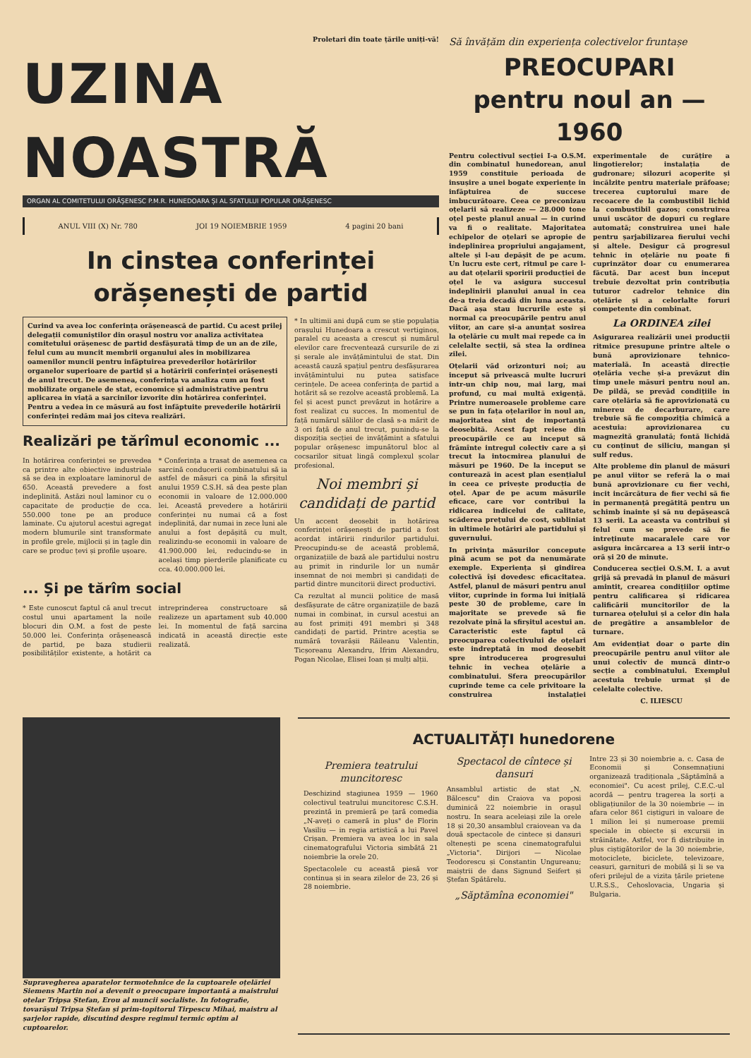Proletari din toate țările uniți-vă!
UZINA NOASTRĂ
ORGAN AL COMITETULUI ORĂȘENESC P.M.R. HUNEDOARA ȘI AL SFATULUI POPULAR ORĂȘENESC
ANUL VIII (X) Nr. 780 JOI 19 NOIEMBRIE 1959 4 pagini 20 bani
In cinstea conferinței orășenești de partid
Curind va avea loc conferința orășenească de partid. Cu acest prilej delegații comuniștilor din orașul nostru vor analiza activitatea comitetului orășenesc de partid desfășurată timp de un an de zile, felul cum au muncit membrii organului ales in mobilizarea oamenilor muncii pentru infăptuirea prevederilor hotăririlor organelor superioare de partid și a hotăririi conferinței orășenești de anul trecut. De asemenea, conferința va analiza cum au fost mobilizate organele de stat, economice și administrative pentru aplicarea in viață a sarcinilor izvorite din hotărirea conferinței. Pentru a vedea in ce măsură au fost infăptuite prevederile hotăririi conferinței redăm mai jos citeva realizări.
Realizări pe tărîmul economic ...
In hotărirea conferinței se prevedea ca printre alte obiective industriale să se dea in exploatare laminorul de 650. Această prevedere a fost indeplinită. Astăzi noul laminor cu o capacitate de producție de cca. 550.000 tone pe an produce laminate. Cu ajutorul acestui agregat modern blumurile sint transformate in profile grele, mijlocii și in țagle din care se produc țevi și profile ușoare.
* Conferința a trasat de asemenea ca sarcină conducerii combinatului să ia astfel de măsuri ca pină la sfirșitul anului 1959 C.S.H. să dea peste plan economii in valoare de 12.000.000 lei. Această prevedere a hotăririi conferinței nu numai că a fost indeplinită, dar numai in zece luni ale anului a fost depășită cu mult, realizindu-se economii in valoare de 41.900.000 lei, reducindu-se in același timp pierderile planificate cu cca. 40.000.000 lei.
... Și pe tărîm social
* Este cunoscut faptul că anul trecut costul unui apartament la noile blocuri din O.M. a fost de peste 50.000 lei. Conferința orășenească de partid, pe baza studierii posibilităților existente, a hotărit ca intreprinderea constructoare să realizeze un apartament sub 40.000 lei. In momentul de față sarcina indicată in această direcție este realizată.
* In ultimii ani după cum se știe populația orașului Hunedoara a crescut vertiginos, paralel cu aceasta a crescut și numărul elevilor care frecventează cursurile de zi și serale ale invățămintului de stat. Din această cauză spațiul pentru desfășurarea invățămintului nu putea satisface cerințele. De aceea conferința de partid a hotărit să se rezolve această problemă. La fel și acest punct prevăzut in hotărire a fost realizat cu succes. In momentul de față numărul sălilor de clasă s-a mărit de 3 ori față de anul trecut, punindu-se la dispoziția secției de invățămint a sfatului popular orășenesc impunătorul bloc al cocsarilor situat lingă complexul școlar profesional.
Noi membri și candidați de partid
Un accent deosebit in hotărirea conferinței orășenești de partid a fost acordat intăririi rindurilor partidului. Preocupindu-se de această problemă, organizațiile de bază ale partidului nostru au primit in rindurile lor un număr insemnat de noi membri și candidați de partid dintre muncitorii direct productivi.
Ca rezultat al muncii politice de masă desfășurate de către organizațiile de bază numai in combinat, in cursul acestui an au fost primiți 491 membri și 348 candidați de partid. Printre aceștia se numără tovarășii Răileanu Valentin, Ticșoreanu Alexandru, Ifrim Alexandru, Pogan Nicolae, Elisei Ioan și mulți alții.
Să învățăm din experiența colectivelor fruntașe
PREOCUPARI
pentru noul an — 1960
Pentru colectivul secției I-a O.S.M. din combinatul hunedorean, anul 1959 constituie perioada de insușire a unei bogate experiențe in infăptuirea de succese imbucurătoare. Ceea ce preconizau oțelarii să realizeze — 28.000 tone oțel peste planul anual — in curind va fi o realitate. Majoritatea echipelor de oțelari se apropie de indeplinirea propriului angajament, altele și l-au depășit de pe acum. Un lucru este cert, ritmul pe care l-au dat oțelarii sporirii producției de oțel le va asigura succesul indeplinirii planului anual in cea de-a treia decadă din luna aceasta. Dacă așa stau lucrurile este și normal ca preocupările pentru anul viitor, an care și-a anunțat sosirea la oțelărie cu mult mai repede ca in celelalte secții, să stea la ordinea zilei.
Oțelarii văd orizonturi noi; au inceput să privească multe lucruri intr-un chip nou, mai larg, mai profund, cu mai multă exigență. Printre numeroasele probleme care se pun in fața oțelarilor in noul an, majoritatea sint de importanță deosebită. Acest fapt reiese din preocupările ce au inceput să frămînte intregul colectiv care a și trecut la intocmirea planului de măsuri pe 1960. De la inceput se conturează in acest plan esențialul in ceea ce privește producția de oțel. Apar de pe acum măsurile eficace, care vor contribui la ridicarea indicelui de calitate, scăderea prețului de cost, subliniat in ultimele hotăriri ale partidului și guvernului.
In privința măsurilor concepute pină acum se pot da nenumărate exemple. Experiența și gindirea colectivă își dovedesc eficacitatea. Astfel, planul de măsuri pentru anul viitor, cuprinde in forma lui inițială peste 30 de probleme, care in majoritate se prevede să fie rezolvate pină la sfirșitul acestui an. Caracteristic este faptul că preocuparea colectivului de oțelari este indreptată in mod deosebit spre introducerea progresului tehnic in vechea oțelărie a combinatului. Sfera preocupărilor cuprinde teme ca cele privitoare la construirea instalației experimentale de curățire a lingotierelor; instalația de gudronare; silozuri acoperite și incălzite pentru materiale prăfoase; trecerea cuptorului mare de recoacere de la combustibil lichid la combustibil gazos; construirea unui uscător de dopuri cu reglare automată; construirea unei hale pentru șarjabilizarea fierului vechi și altele. Desigur că progresul tehnic in oțelărie nu poate fi cuprinzător doar cu enumerarea făcută. Dar acest bun inceput trebuie dezvoltat prin contribuția tuturor cadrelor tehnice din oțelărie și a celorlalte foruri competente din combinat.
La ORDINEA zilei
Asigurarea realizării unei producții ritmice presupune printre altele o bună aprovizionare tehnico-materială. In această direcție oțelăria veche și-a prevăzut din timp unele măsuri pentru noul an. De pildă, se prevăd condițiile in care oțelăria să fie aprovizionată cu minereu de decarburare, care trebuie să fie compoziția chimică a acestuia: aprovizionarea cu magnezită granulată; fontă lichidă cu conținut de siliciu, mangan și sulf redus.
Alte probleme din planul de măsuri pe anul viitor se referă la o mai bună aprovizionare cu fier vechi, incit incărcătura de fier vechi să fie in permanență pregătită pentru un schimb inainte și să nu depășească 13 serii. La aceasta va contribui și felul cum se prevede să fie intreținute macaralele care vor asigura incărcarea a 13 serii intr-o oră și 20 de minute.
Conducerea secției O.S.M. I. a avut grijă să prevadă in planul de măsuri amintit, crearea condițiilor optime pentru calificarea și ridicarea calificării muncitorilor de la turnarea oțelului și a celor din hala de pregătire a ansamblelor de turnare.
Am evidențiat doar o parte din preocupările pentru anul viitor ale unui colectiv de muncă dintr-o secție a combinatului. Exemplul acestuia trebuie urmat și de celelalte colective.
C. ILIESCU
Supravegherea aparatelor termotehnice de la cuptoarele oțelăriei Siemens Martin noi a devenit o preocupare importantă a maistrului oțelar Tripșa Ștefan, Erou al muncii socialiste. In fotografie, tovarășul Tripșa Ștefan și prim-topitorul Tirpescu Mihai, maistru al șarjelor rapide, discutind despre regimul termic optim al cuptoarelor.
ACTUALITĂȚI hunedorene
Premiera teatrului muncitoresc
Deschizind stagiunea 1959 — 1960 colectivul teatrului muncitoresc C.S.H. prezintă in premieră pe țară comedia „N-aveți o cameră in plus" de Florin Vasiliu — in regia artistică a lui Pavel Crișan. Premiera va avea loc in sala cinematografului Victoria simbătă 21 noiembrie la orele 20.
Spectacolele cu această piesă vor continua și in seara zilelor de 23, 26 și 28 noiembrie.
Spectacol de cîntece și dansuri
Ansamblul artistic de stat „N. Bălcescu" din Craiova va poposi duminică 22 noiembrie in orașul nostru. In seara aceleiași zile la orele 18 și 20,30 ansamblul craiovean va da două spectacole de cintece și dansuri oltenești pe scena cinematografului „Victoria". Dirijori — Nicolae Teodorescu și Constantin Ungureanu; maiștrii de dans Signund Seifert și Ștefan Spătărelu.
„Săptămîna economiei"
Intre 23 și 30 noiembrie a. c. Casa de Economii și Consemnațiuni organizează tradiționala „Săptămînă a economiei". Cu acest prilej, C.E.C.-ul acordă — pentru tragerea la sorți a obligațiunilor de la 30 noiembrie — in afara celor 861 ciștiguri in valoare de 1 milion lei și numeroase premii speciale in obiecte și excursii in străinătate. Astfel, vor fi distribuite in plus ciștigătorilor de la 30 noiembrie, motociclete, biciclete, televizoare, ceasuri, garnituri de mobilă și li se va oferi prilejul de a vizita țările prietene U.R.S.S., Cehoslovacia, Ungaria și Bulgaria.